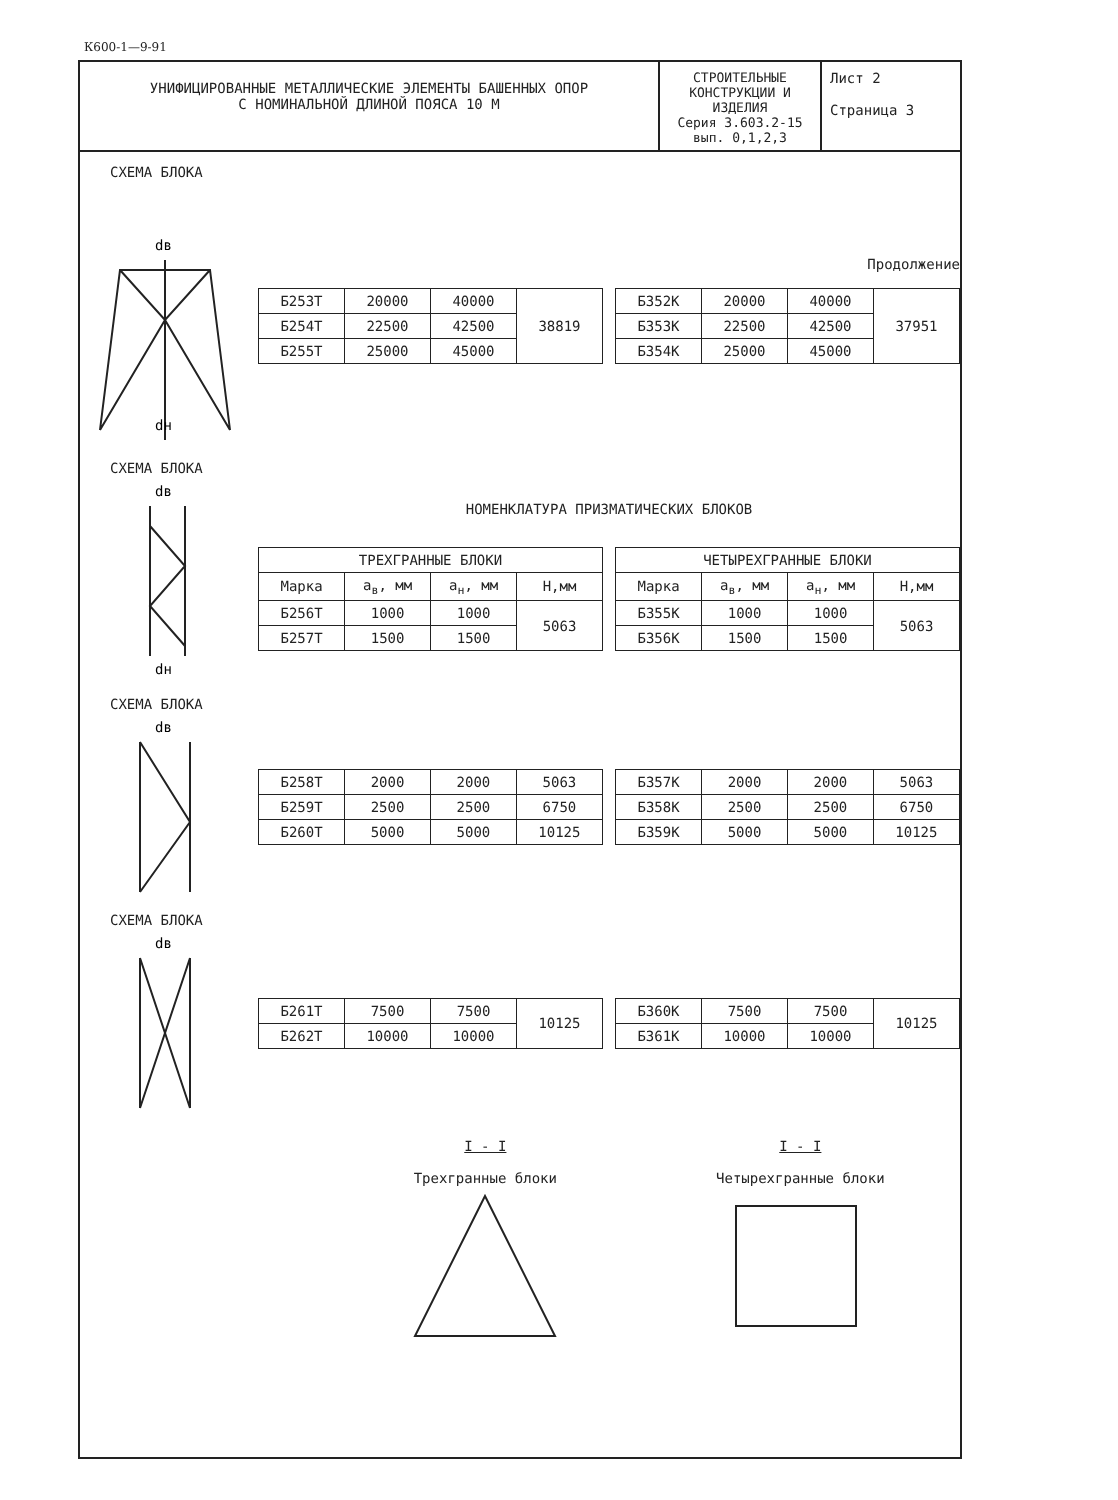К600-1—9-91
УНИФИЦИРОВАННЫЕ МЕТАЛЛИЧЕСКИЕ ЭЛЕМЕНТЫ БАШЕННЫХ ОПОР
С НОМИНАЛЬНОЙ ДЛИНОЙ ПОЯСА 10 М
СТРОИТЕЛЬНЫЕ КОНСТРУКЦИИ И ИЗДЕЛИЯ
Серия 3.603.2-15
вып. 0,1,2,3
Лист 2
Страница 3
СХЕМА БЛОКА
dн
dв
Продолжение
| Б253Т | 20000 | 40000 | 38819 |
| Б254Т | 22500 | 42500 | |
| Б255Т | 25000 | 45000 | |
| Б352К | 20000 | 40000 | 37951 |
| Б353К | 22500 | 42500 | |
| Б354К | 25000 | 45000 | |
СХЕМА БЛОКА
dв
dн
НОМЕНКЛАТУРА ПРИЗМАТИЧЕСКИХ БЛОКОВ
| ТРЕХГРАННЫЕ БЛОКИ | | | |
| --- | --- | --- | --- |
| Марка | a<sub>в</sub>, мм | a<sub>н</sub>, мм | Н,мм |
| Б256Т | 1000 | 1000 | 5063 |
| Б257Т | 1500 | 1500 | |
| ЧЕТЫРЕХГРАННЫЕ БЛОКИ | | | |
| --- | --- | --- | --- |
| Марка | a<sub>в</sub>, мм | a<sub>н</sub>, мм | Н,мм |
| Б355К | 1000 | 1000 | 5063 |
| Б356К | 1500 | 1500 | |
СХЕМА БЛОКА
dв
| Б258Т | 2000 | 2000 | 5063 |
| Б259Т | 2500 | 2500 | 6750 |
| Б260Т | 5000 | 5000 | 10125 |
| Б357К | 2000 | 2000 | 5063 |
| Б358К | 2500 | 2500 | 6750 |
| Б359К | 5000 | 5000 | 10125 |
СХЕМА БЛОКА
dв
| Б261Т | 7500 | 7500 | 10125 |
| Б262Т | 10000 | 10000 | |
| Б360К | 7500 | 7500 | 10125 |
| Б361К | 10000 | 10000 | |
I - I
Трехгранные блоки
I - I
Четырехгранные блоки